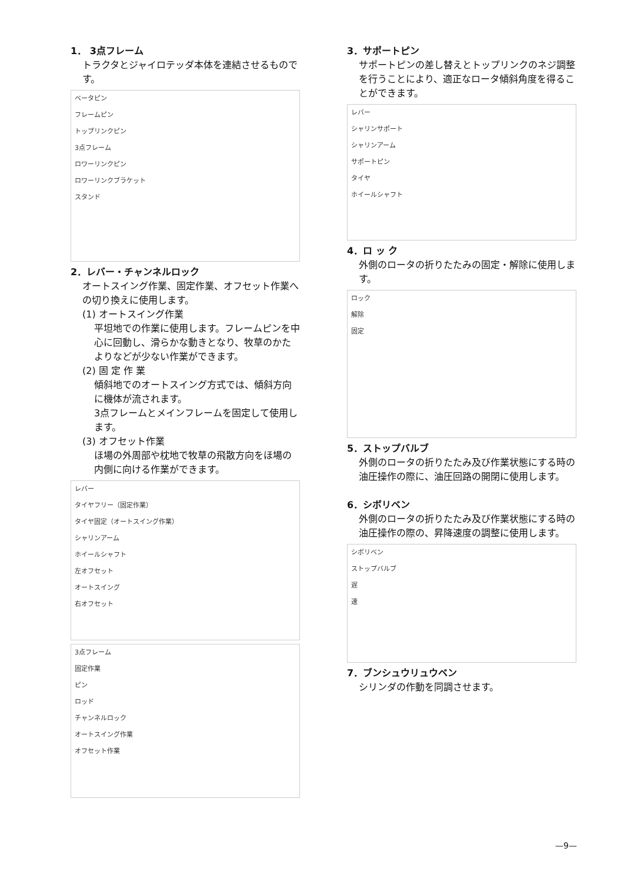1． 3点フレーム
トラクタとジャイロテッダ本体を連結させるものです。
ベータピン
フレームピン
トップリンクピン
3点フレーム
ロワーリンクピン
ロワーリンクブラケット
スタンド
2．レバー・チャンネルロック
オートスイング作業、固定作業、オフセット作業への切り換えに使用します。
(1) オートスイング作業
平坦地での作業に使用します。フレームピンを中心に回動し、滑らかな動きとなり、牧草のかたよりなどが少ない作業ができます。
(2) 固 定 作 業
傾斜地でのオートスイング方式では、傾斜方向に機体が流されます。
3点フレームとメインフレームを固定して使用します。
(3) オフセット作業
ほ場の外周部や枕地で牧草の飛散方向をほ場の内側に向ける作業ができます。
レバー
タイヤフリー（固定作業）
タイヤ固定（オートスイング作業）
シャリンアーム
ホイールシャフト
左オフセット
オートスイング
右オフセット
3点フレーム
固定作業
ピン
ロッド
チャンネルロック
オートスイング作業
オフセット作業
3．サポートピン
サポートピンの差し替えとトップリンクのネジ調整を行うことにより、適正なロータ傾斜角度を得ることができます。
レバー
シャリンサポート
シャリンアーム
サポートピン
タイヤ
ホイールシャフト
4．ロ ッ ク
外側のロータの折りたたみの固定・解除に使用します。
ロック
解除
固定
5．ストップバルブ
外側のロータの折りたたみ及び作業状態にする時の油圧操作の際に、油圧回路の開閉に使用します。
6．シボリベン
外側のロータの折りたたみ及び作業状態にする時の油圧操作の際の、昇降速度の調整に使用します。
シボリベン
ストップバルブ
遅
速
7．ブンシュウリュウベン
シリンダの作動を同調させます。
—9—